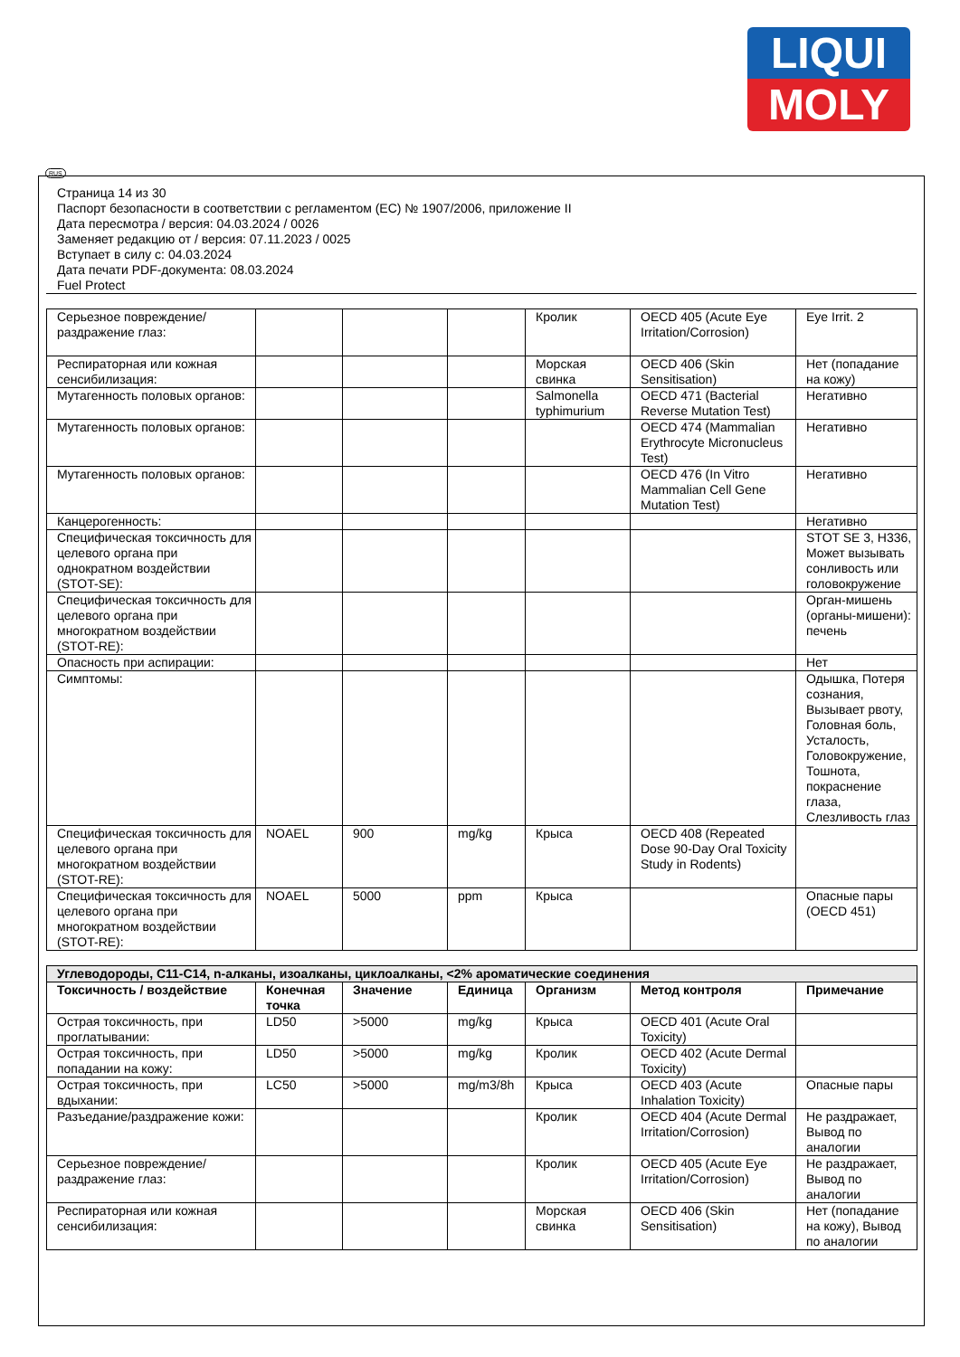LIQUI
MOLY
RUS
Страница 14 из 30
Паспорт безопасности в соответствии с регламентом (ЕС) № 1907/2006, приложение II
Дата пересмотра / версия: 04.03.2024 / 0026
Заменяет редакцию от / версия: 07.11.2023 / 0025
Вступает в силу с: 04.03.2024
Дата печати PDF-документа: 08.03.2024
Fuel Protect
| Серьезное повреждение/раздражение глаз: | | | | Кролик | OECD 405 (Acute Eye Irritation/Corrosion) | Eye Irrit. 2 |
| Респираторная или кожная сенсибилизация: | | | | Морская свинка | OECD 406 (Skin Sensitisation) | Нет (попадание на кожу) |
| Мутагенность половых органов: | | | | Salmonella typhimurium | OECD 471 (Bacterial Reverse Mutation Test) | Негативно |
| Мутагенность половых органов: | | | | | OECD 474 (Mammalian Erythrocyte Micronucleus Test) | Негативно |
| Мутагенность половых органов: | | | | | OECD 476 (In Vitro Mammalian Cell Gene Mutation Test) | Негативно |
| Канцерогенность: | | | | | | Негативно |
| Специфическая токсичность для целевого органа при однократном воздействии (STOT-SE): | | | | | | STOT SE 3, H336, Может вызывать сонливость или головокружение |
| Специфическая токсичность для целевого органа при многократном воздействии (STOT-RE): | | | | | | Орган-мишень (органы-мишени): печень |
| Опасность при аспирации: | | | | | | Нет |
| Симптомы: | | | | | | Одышка, Потеря сознания, Вызывает рвоту, Головная боль, Усталость, Головокружение, Тошнота, покраснение глаза, Слезливость глаз |
| Специфическая токсичность для целевого органа при многократном воздействии (STOT-RE): | NOAEL | 900 | mg/kg | Крыса | OECD 408 (Repeated Dose 90-Day Oral Toxicity Study in Rodents) | |
| Специфическая токсичность для целевого органа при многократном воздействии (STOT-RE): | NOAEL | 5000 | ppm | Крыса | | Опасные пары (OECD 451) |
| Углеводороды, C11-C14, n-алканы, изоалканы, циклоалканы, <2% ароматические соединения | | | | | | |
| Токсичность / воздействие | Конечная точка | Значение | Единица | Организм | Метод контроля | Примечание |
| Острая токсичность, при проглатывании: | LD50 | >5000 | mg/kg | Крыса | OECD 401 (Acute Oral Toxicity) | |
| Острая токсичность, при попадании на кожу: | LD50 | >5000 | mg/kg | Кролик | OECD 402 (Acute Dermal Toxicity) | |
| Острая токсичность, при вдыхании: | LC50 | >5000 | mg/m3/8h | Крыса | OECD 403 (Acute Inhalation Toxicity) | Опасные пары |
| Разъедание/раздражение кожи: | | | | Кролик | OECD 404 (Acute Dermal Irritation/Corrosion) | Не раздражает, Вывод по аналогии |
| Серьезное повреждение/раздражение глаз: | | | | Кролик | OECD 405 (Acute Eye Irritation/Corrosion) | Не раздражает, Вывод по аналогии |
| Респираторная или кожная сенсибилизация: | | | | Морская свинка | OECD 406 (Skin Sensitisation) | Нет (попадание на кожу), Вывод по аналогии |